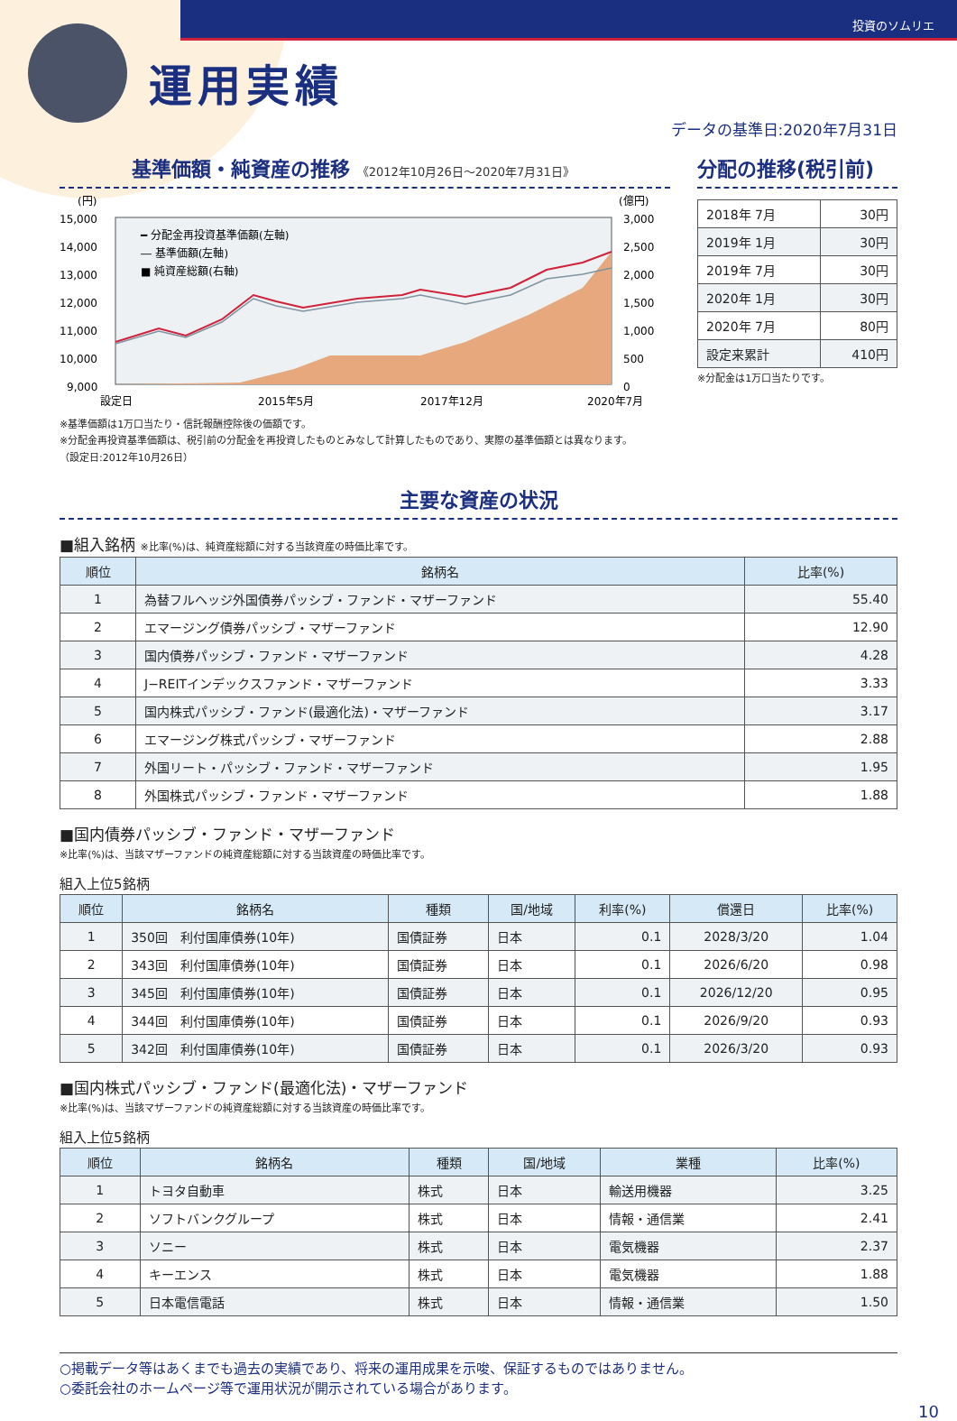投資のソムリエ
運用実績
データの基準日:2020年7月31日
基準価額・純資産の推移 《2012年10月26日～2020年7月31日》
(円)
(億円)
15,000
14,000
13,000
12,000
11,000
10,000
9,000
3,000
2,500
2,000
1,500
1,000
500
0
━ 分配金再投資基準価額(左軸)
― 基準価額(左軸)
■ 純資産総額(右軸)
設定日
2015年5月
2017年12月
2020年7月
※基準価額は1万口当たり・信託報酬控除後の価額です。
※分配金再投資基準価額は、税引前の分配金を再投資したものとみなして計算したものであり、実際の基準価額とは異なります。
（設定日:2012年10月26日）
分配の推移(税引前)
| 2018年 7月 | 30円 |
| 2019年 1月 | 30円 |
| 2019年 7月 | 30円 |
| 2020年 1月 | 30円 |
| 2020年 7月 | 80円 |
| 設定来累計 | 410円 |
※分配金は1万口当たりです。
主要な資産の状況
■組入銘柄 ※比率(%)は、純資産総額に対する当該資産の時価比率です。
| 順位 | 銘柄名 | 比率(%) |
| --- | --- | --- |
| 1 | 為替フルヘッジ外国債券パッシブ・ファンド・マザーファンド | 55.40 |
| 2 | エマージング債券パッシブ・マザーファンド | 12.90 |
| 3 | 国内債券パッシブ・ファンド・マザーファンド | 4.28 |
| 4 | J−REITインデックスファンド・マザーファンド | 3.33 |
| 5 | 国内株式パッシブ・ファンド(最適化法)・マザーファンド | 3.17 |
| 6 | エマージング株式パッシブ・マザーファンド | 2.88 |
| 7 | 外国リート・パッシブ・ファンド・マザーファンド | 1.95 |
| 8 | 外国株式パッシブ・ファンド・マザーファンド | 1.88 |
■国内債券パッシブ・ファンド・マザーファンド
※比率(%)は、当該マザーファンドの純資産総額に対する当該資産の時価比率です。
組入上位5銘柄
| 順位 | 銘柄名 | 種類 | 国/地域 | 利率(%) | 償還日 | 比率(%) |
| --- | --- | --- | --- | --- | --- | --- |
| 1 | 350回 利付国庫債券(10年) | 国債証券 | 日本 | 0.1 | 2028/3/20 | 1.04 |
| 2 | 343回 利付国庫債券(10年) | 国債証券 | 日本 | 0.1 | 2026/6/20 | 0.98 |
| 3 | 345回 利付国庫債券(10年) | 国債証券 | 日本 | 0.1 | 2026/12/20 | 0.95 |
| 4 | 344回 利付国庫債券(10年) | 国債証券 | 日本 | 0.1 | 2026/9/20 | 0.93 |
| 5 | 342回 利付国庫債券(10年) | 国債証券 | 日本 | 0.1 | 2026/3/20 | 0.93 |
■国内株式パッシブ・ファンド(最適化法)・マザーファンド
※比率(%)は、当該マザーファンドの純資産総額に対する当該資産の時価比率です。
組入上位5銘柄
| 順位 | 銘柄名 | 種類 | 国/地域 | 業種 | 比率(%) |
| --- | --- | --- | --- | --- | --- |
| 1 | トヨタ自動車 | 株式 | 日本 | 輸送用機器 | 3.25 |
| 2 | ソフトバンクグループ | 株式 | 日本 | 情報・通信業 | 2.41 |
| 3 | ソニー | 株式 | 日本 | 電気機器 | 2.37 |
| 4 | キーエンス | 株式 | 日本 | 電気機器 | 1.88 |
| 5 | 日本電信電話 | 株式 | 日本 | 情報・通信業 | 1.50 |
○掲載データ等はあくまでも過去の実績であり、将来の運用成果を示唆、保証するものではありません。
○委託会社のホームページ等で運用状況が開示されている場合があります。
10